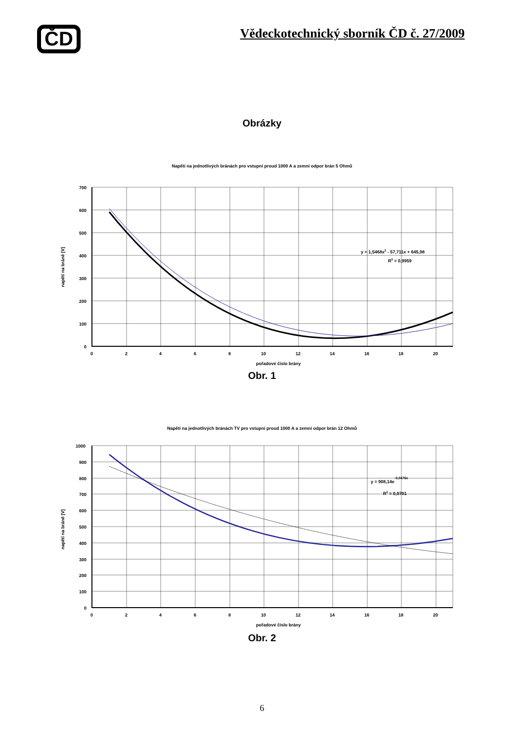ČD
Vědeckotechnický sborník ČD č. 27/2009
Obrázky
Napětí na jednotlivých bránách pro vstupní proud 1000 A a zemní odpor brán 5 Ohmů
700
600
500
400
300
200
100
0
0
2
4
6
8
10
12
14
16
18
20
pořadové číslo brány
napětí na bráně [V]
y = 1,5468x2 - 57,711x + 645,98
R2 = 0,9959
Obr. 1
Napětí na jednotlivých bránách TV pro vstupní proud 1000 A a zemní odpor brán 12 Ohmů
1000
900
800
700
600
500
400
300
200
100
0
0
2
4
6
8
10
12
14
16
18
20
pořadové číslo brány
napětí na bráně [V]
y = 908,14e-0,0476x
R2 = 0,9701
Obr. 2
6